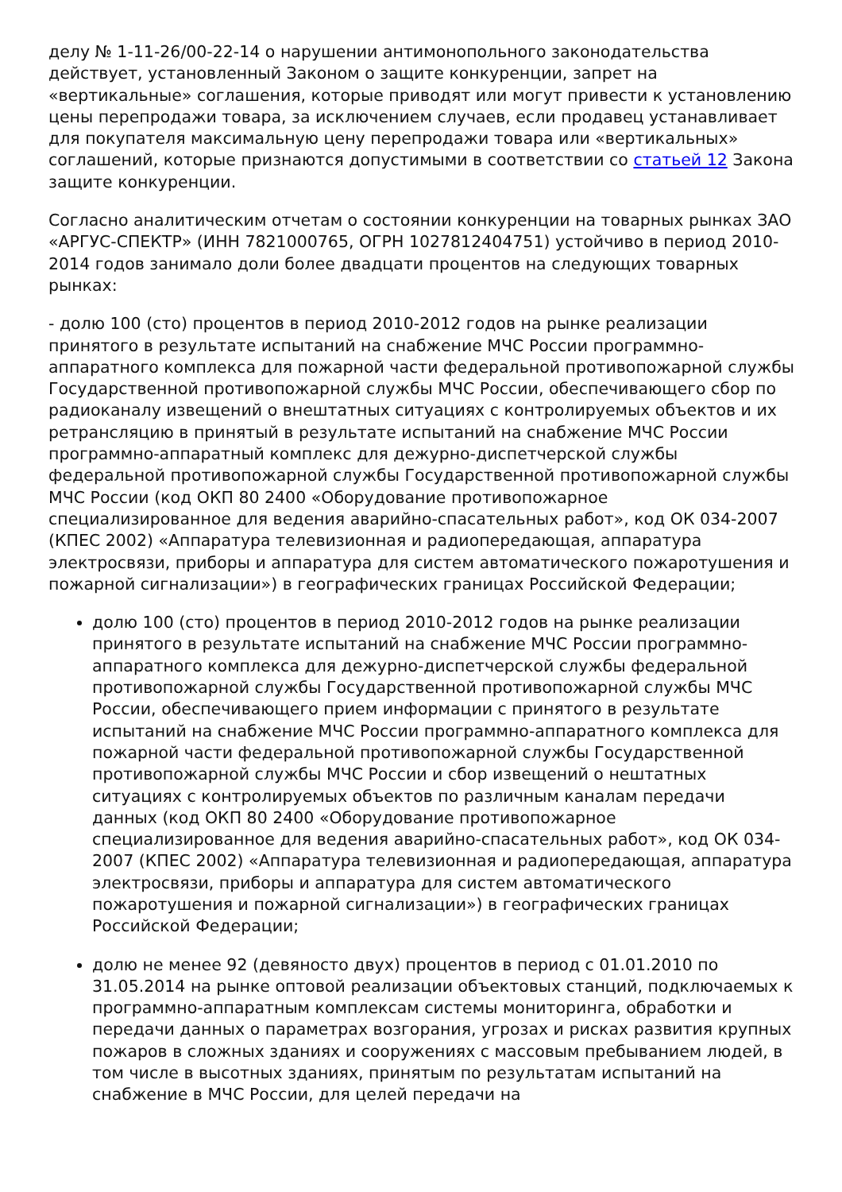делу № 1-11-26/00-22-14 о нарушении антимонопольного законодательства действует, установленный Законом о защите конкуренции, запрет на «вертикальные» соглашения, которые приводят или могут привести к установлению цены перепродажи товара, за исключением случаев, если продавец устанавливает для покупателя максимальную цену перепродажи товара или «вертикальных» соглашений, которые признаются допустимыми в соответствии со статьей 12 Закона защите конкуренции.
Согласно аналитическим отчетам о состоянии конкуренции на товарных рынках ЗАО «АРГУС-СПЕКТР» (ИНН 7821000765, ОГРН 1027812404751) устойчиво в период 2010-2014 годов занимало доли более двадцати процентов на следующих товарных рынках:
- долю 100 (сто) процентов в период 2010-2012 годов на рынке реализации принятого в результате испытаний на снабжение МЧС России программно-аппаратного комплекса для пожарной части федеральной противопожарной службы Государственной противопожарной службы МЧС России, обеспечивающего сбор по радиоканалу извещений о внештатных ситуациях с контролируемых объектов и их ретрансляцию в принятый в результате испытаний на снабжение МЧС России программно-аппаратный комплекс для дежурно-диспетчерской службы федеральной противопожарной службы Государственной противопожарной службы МЧС России (код ОКП 80 2400 «Оборудование противопожарное специализированное для ведения аварийно-спасательных работ», код ОК 034-2007 (КПЕС 2002) «Аппаратура телевизионная и радиопередающая, аппаратура электросвязи, приборы и аппаратура для систем автоматического пожаротушения и пожарной сигнализации») в географических границах Российской Федерации;
долю 100 (сто) процентов в период 2010-2012 годов на рынке реализации принятого в результате испытаний на снабжение МЧС России программно-аппаратного комплекса для дежурно-диспетчерской службы федеральной противопожарной службы Государственной противопожарной службы МЧС России, обеспечивающего прием информации с принятого в результате испытаний на снабжение МЧС России программно-аппаратного комплекса для пожарной части федеральной противопожарной службы Государственной противопожарной службы МЧС России и сбор извещений о нештатных ситуациях с контролируемых объектов по различным каналам передачи данных (код ОКП 80 2400 «Оборудование противопожарное специализированное для ведения аварийно-спасательных работ», код ОК 034-2007 (КПЕС 2002) «Аппаратура телевизионная и радиопередающая, аппаратура электросвязи, приборы и аппаратура для систем автоматического пожаротушения и пожарной сигнализации») в географических границах Российской Федерации;
долю не менее 92 (девяносто двух) процентов в период с 01.01.2010 по 31.05.2014 на рынке оптовой реализации объектовых станций, подключаемых к программно-аппаратным комплексам системы мониторинга, обработки и передачи данных о параметрах возгорания, угрозах и рисках развития крупных пожаров в сложных зданиях и сооружениях с массовым пребыванием людей, в том числе в высотных зданиях, принятым по результатам испытаний на снабжение в МЧС России, для целей передачи на